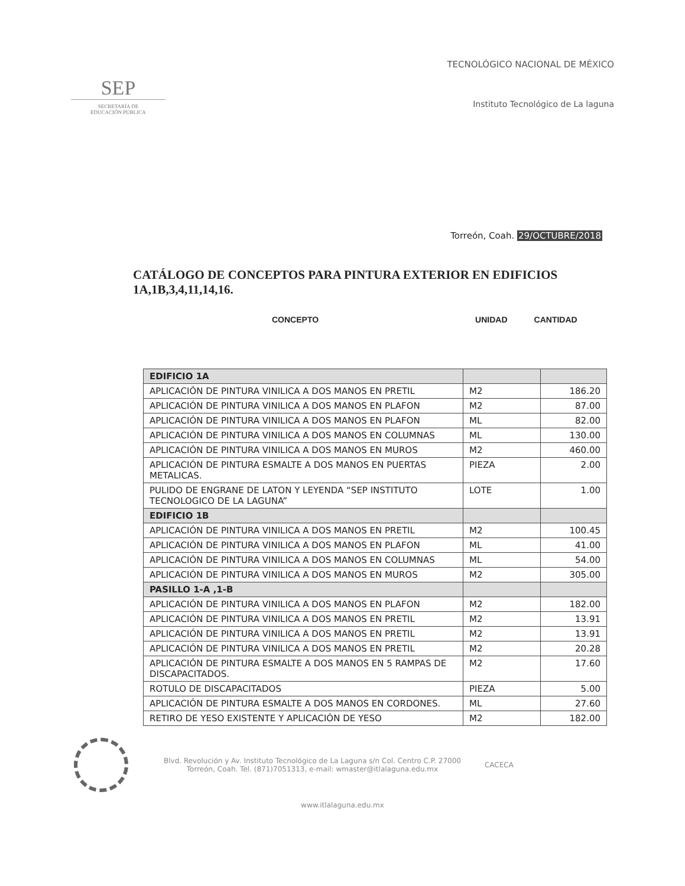SEP
SECRETARÍA DE
EDUCACIÓN PÚBLICA
TECNOLÓGICO NACIONAL DE MÉXICO
Instituto Tecnológico de La laguna
Torreón, Coah. 29/OCTUBRE/2018
CATÁLOGO DE CONCEPTOS PARA PINTURA EXTERIOR EN EDIFICIOS 1A,1B,3,4,11,14,16.
CONCEPTO UNIDAD CANTIDAD
| EDIFICIO 1A | | |
| APLICACIÓN DE PINTURA VINILICA A DOS MANOS EN PRETIL | M2 | 186.20 |
| APLICACIÓN DE PINTURA VINILICA A DOS MANOS EN PLAFON | M2 | 87.00 |
| APLICACIÓN DE PINTURA VINILICA A DOS MANOS EN PLAFON | ML | 82.00 |
| APLICACIÓN DE PINTURA VINILICA A DOS MANOS EN COLUMNAS | ML | 130.00 |
| APLICACIÓN DE PINTURA VINILICA A DOS MANOS EN MUROS | M2 | 460.00 |
| APLICACIÓN DE PINTURA ESMALTE A DOS MANOS EN PUERTAS METALICAS. | PIEZA | 2.00 |
| PULIDO DE ENGRANE DE LATON Y LEYENDA “SEP INSTITUTO TECNOLOGICO DE LA LAGUNA” | LOTE | 1.00 |
| EDIFICIO 1B | | |
| APLICACIÓN DE PINTURA VINILICA A DOS MANOS EN PRETIL | M2 | 100.45 |
| APLICACIÓN DE PINTURA VINILICA A DOS MANOS EN PLAFON | ML | 41.00 |
| APLICACIÓN DE PINTURA VINILICA A DOS MANOS EN COLUMNAS | ML | 54.00 |
| APLICACIÓN DE PINTURA VINILICA A DOS MANOS EN MUROS | M2 | 305.00 |
| PASILLO 1-A ,1-B | | |
| APLICACIÓN DE PINTURA VINILICA A DOS MANOS EN PLAFON | M2 | 182.00 |
| APLICACIÓN DE PINTURA VINILICA A DOS MANOS EN PRETIL | M2 | 13.91 |
| APLICACIÓN DE PINTURA VINILICA A DOS MANOS EN PRETIL | M2 | 13.91 |
| APLICACIÓN DE PINTURA VINILICA A DOS MANOS EN PRETIL | M2 | 20.28 |
| APLICACIÓN DE PINTURA ESMALTE A DOS MANOS EN 5 RAMPAS DE DISCAPACITADOS. | M2 | 17.60 |
| ROTULO DE DISCAPACITADOS | PIEZA | 5.00 |
| APLICACIÓN DE PINTURA ESMALTE A DOS MANOS EN CORDONES. | ML | 27.60 |
| RETIRO DE YESO EXISTENTE Y APLICACIÓN DE YESO | M2 | 182.00 |
Blvd. Revolución y Av. Instituto Tecnológico de La Laguna s/n Col. Centro C.P. 27000
Torreón, Coah. Tel. (871)7051313, e-mail: wmaster@itlalaguna.edu.mx
CACECA
www.itlalaguna.edu.mx